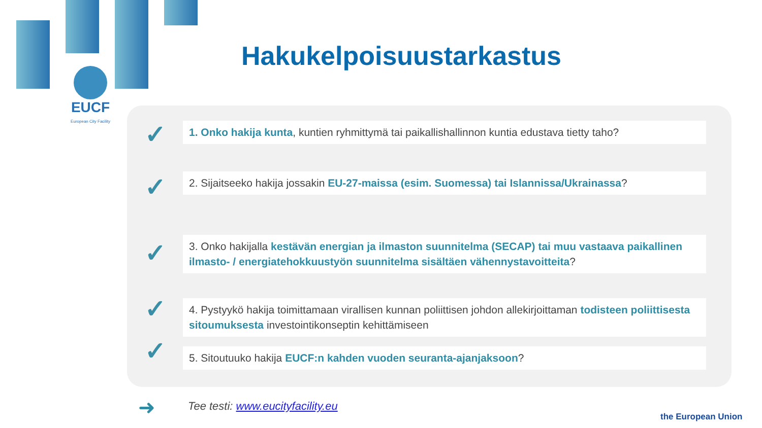EUCF
European City Facility
Hakukelpoisuustarkastus
✓
1. Onko hakija kunta, kuntien ryhmittymä tai paikallishallinnon kuntia edustava tietty taho?
✓
2. Sijaitseeko hakija jossakin EU-27-maissa (esim. Suomessa) tai Islannissa/Ukrainassa?
✓
3. Onko hakijalla kestävän energian ja ilmaston suunnitelma (SECAP) tai muu vastaava paikallinen ilmasto- / energiatehokkuustyön suunnitelma sisältäen vähennystavoitteita?
✓
4. Pystyykö hakija toimittamaan virallisen kunnan poliittisen johdon allekirjoittaman todisteen poliittisesta sitoumuksesta investointikonseptin kehittämiseen
✓ 5. Sitoutuuko hakija EUCF:n kahden vuoden seuranta-ajanjaksoon?
➜
Tee testi: www.eucityfacility.eu
the European Union